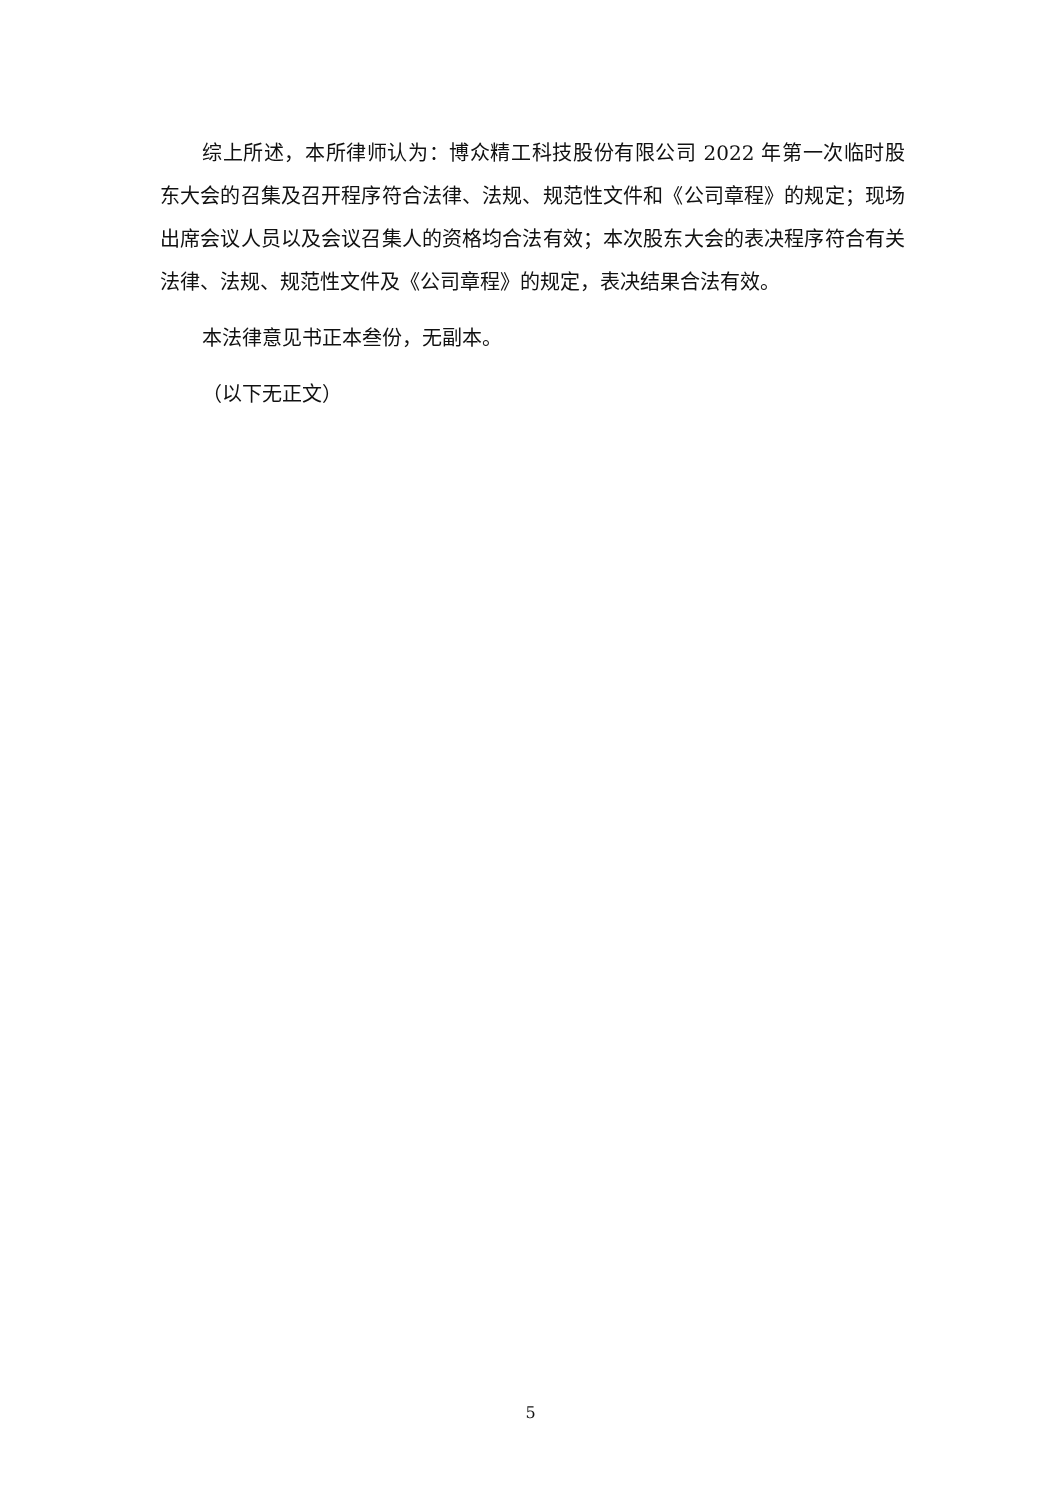综上所述，本所律师认为：博众精工科技股份有限公司 2022 年第一次临时股东大会的召集及召开程序符合法律、法规、规范性文件和《公司章程》的规定；现场出席会议人员以及会议召集人的资格均合法有效；本次股东大会的表决程序符合有关法律、法规、规范性文件及《公司章程》的规定，表决结果合法有效。
本法律意见书正本叁份，无副本。
（以下无正文）
5